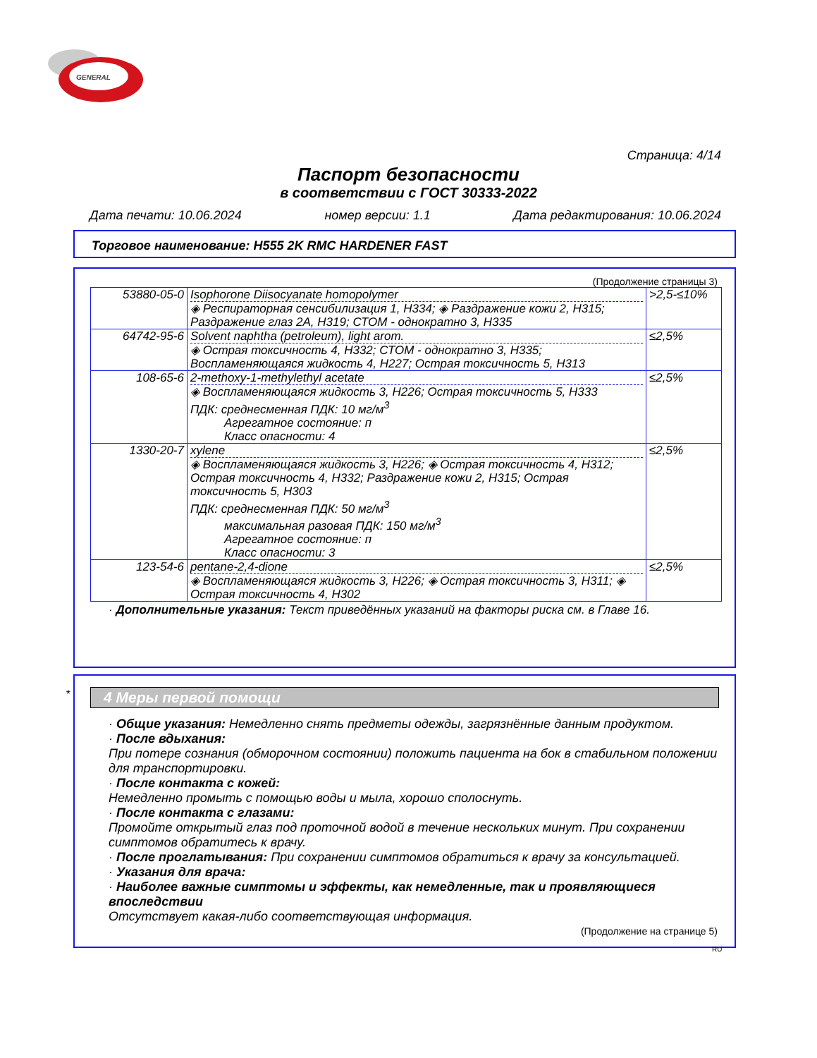GENERAL
Страница: 4/14
Паспорт безопасности
в соответствии с ГОСТ 30333-2022
Дата печати: 10.06.2024 номер версии: 1.1 Дата редактирования: 10.06.2024
Торговое наименование: H555 2K RMC HARDENER FAST
(Продолжение страницы 3)
| 53880-05-0 | Isophorone Diisocyanate homopolymer ◈ Респираторная сенсибилизация 1, H334; ◈ Раздражение кожи 2, H315; Раздражение глаз 2A, H319; СТОМ - однократно 3, H335 | >2,5-≤10% |
| 64742-95-6 | Solvent naphtha (petroleum), light arom. ◈ Острая токсичность 4, H332; СТОМ - однократно 3, H335; Воспламеняющаяся жидкость 4, H227; Острая токсичность 5, H313 | ≤2,5% |
| 108-65-6 | 2-methoxy-1-methylethyl acetate ◈ Воспламеняющаяся жидкость 3, H226; Острая токсичность 5, H333 ПДК: среднесменная ПДК: 10 мг/м<sup>3</sup> Агрегатное состояние: п Класс опасности: 4 | ≤2,5% |
| 1330-20-7 | xylene ◈ Воспламеняющаяся жидкость 3, H226; ◈ Острая токсичность 4, H312; Острая токсичность 4, H332; Раздражение кожи 2, H315; Острая токсичность 5, H303 ПДК: среднесменная ПДК: 50 мг/м<sup>3</sup> максимальная разовая ПДК: 150 мг/м<sup>3</sup> Агрегатное состояние: п Класс опасности: 3 | ≤2,5% |
| 123-54-6 | pentane-2,4-dione ◈ Воспламеняющаяся жидкость 3, H226; ◈ Острая токсичность 3, H311; ◈ Острая токсичность 4, H302 | ≤2,5% |
· Дополнительные указания: Текст приведённых указаний на факторы риска см. в Главе 16.
*
4 Меры первой помощи
· Общие указания: Немедленно снять предметы одежды, загрязнённые данным продуктом.
· После вдыхания:
При потере сознания (обморочном состоянии) положить пациента на бок в стабильном положении для транспортировки.
· После контакта с кожей:
Немедленно промыть с помощью воды и мыла, хорошо сполоснуть.
· После контакта с глазами:
Промойте открытый глаз под проточной водой в течение нескольких минут. При сохранении симптомов обратитесь к врачу.
· После проглатывания: При сохранении симптомов обратиться к врачу за консультацией.
· Указания для врача:
· Наиболее важные симптомы и эффекты, как немедленные, так и проявляющиеся впоследствии
Отсутствует какая-либо соответствующая информация.
(Продолжение на странице 5)
RU